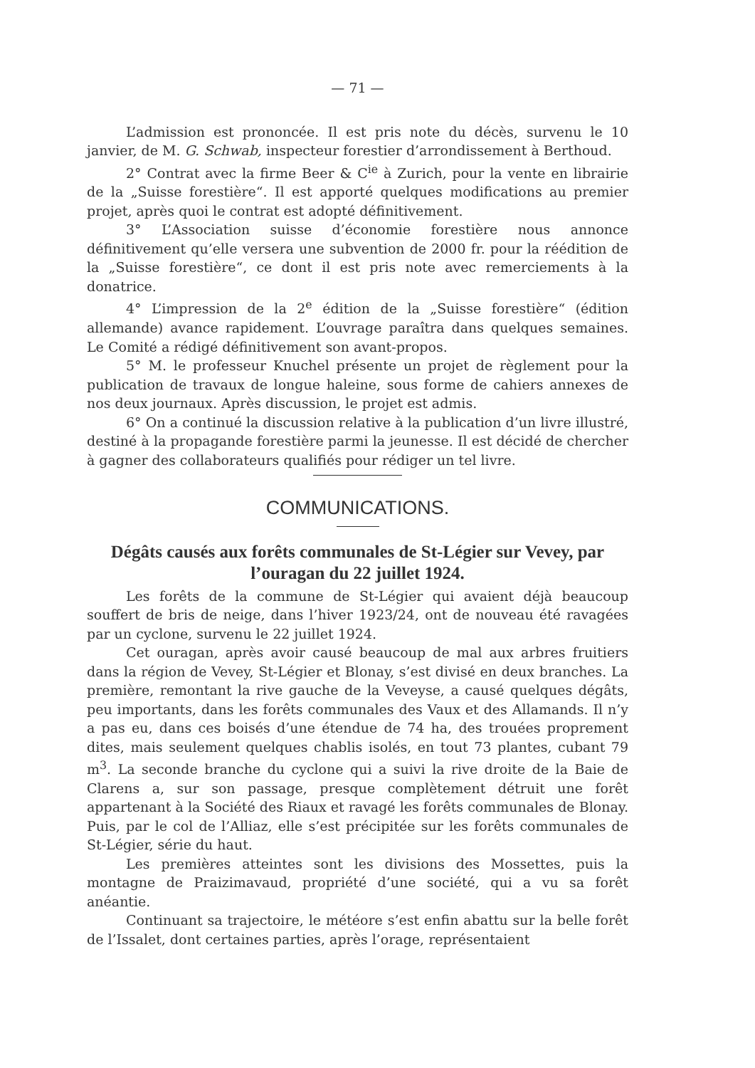— 71 —
L’admission est prononcée. Il est pris note du décès, survenu le 10 janvier, de M. G. Schwab, inspecteur forestier d’arrondissement à Berthoud.
2° Contrat avec la firme Beer & C<sup>ie</sup> à Zurich, pour la vente en librairie de la „Suisse forestière“. Il est apporté quelques modifications au premier projet, après quoi le contrat est adopté définitivement.
3° L’Association suisse d’économie forestière nous annonce définitivement qu’elle versera une subvention de 2000 fr. pour la réédition de la „Suisse forestière“, ce dont il est pris note avec remerciements à la donatrice.
4° L’impression de la 2<sup>e</sup> édition de la „Suisse forestière“ (édition allemande) avance rapidement. L’ouvrage paraîtra dans quelques semaines. Le Comité a rédigé définitivement son avant-propos.
5° M. le professeur Knuchel présente un projet de règlement pour la publication de travaux de longue haleine, sous forme de cahiers annexes de nos deux journaux. Après discussion, le projet est admis.
6° On a continué la discussion relative à la publication d’un livre illustré, destiné à la propagande forestière parmi la jeunesse. Il est décidé de chercher à gagner des collaborateurs qualifiés pour rédiger un tel livre.
COMMUNICATIONS.
Dégâts causés aux forêts communales de St-Légier sur Vevey, par l’ouragan du 22 juillet 1924.
Les forêts de la commune de St-Légier qui avaient déjà beaucoup souffert de bris de neige, dans l’hiver 1923/24, ont de nouveau été ravagées par un cyclone, survenu le 22 juillet 1924.
Cet ouragan, après avoir causé beaucoup de mal aux arbres fruitiers dans la région de Vevey, St-Légier et Blonay, s’est divisé en deux branches. La première, remontant la rive gauche de la Veveyse, a causé quelques dégâts, peu importants, dans les forêts communales des Vaux et des Allamands. Il n’y a pas eu, dans ces boisés d’une étendue de 74 ha, des trouées proprement dites, mais seulement quelques chablis isolés, en tout 73 plantes, cubant 79 m<sup>3</sup>. La seconde branche du cyclone qui a suivi la rive droite de la Baie de Clarens a, sur son passage, presque complètement détruit une forêt appartenant à la Société des Riaux et ravagé les forêts communales de Blonay. Puis, par le col de l’Alliaz, elle s’est précipitée sur les forêts communales de St-Légier, série du haut.
Les premières atteintes sont les divisions des Mossettes, puis la montagne de Praizimavaud, propriété d’une société, qui a vu sa forêt anéantie.
Continuant sa trajectoire, le météore s’est enfin abattu sur la belle forêt de l’Issalet, dont certaines parties, après l’orage, représentaient